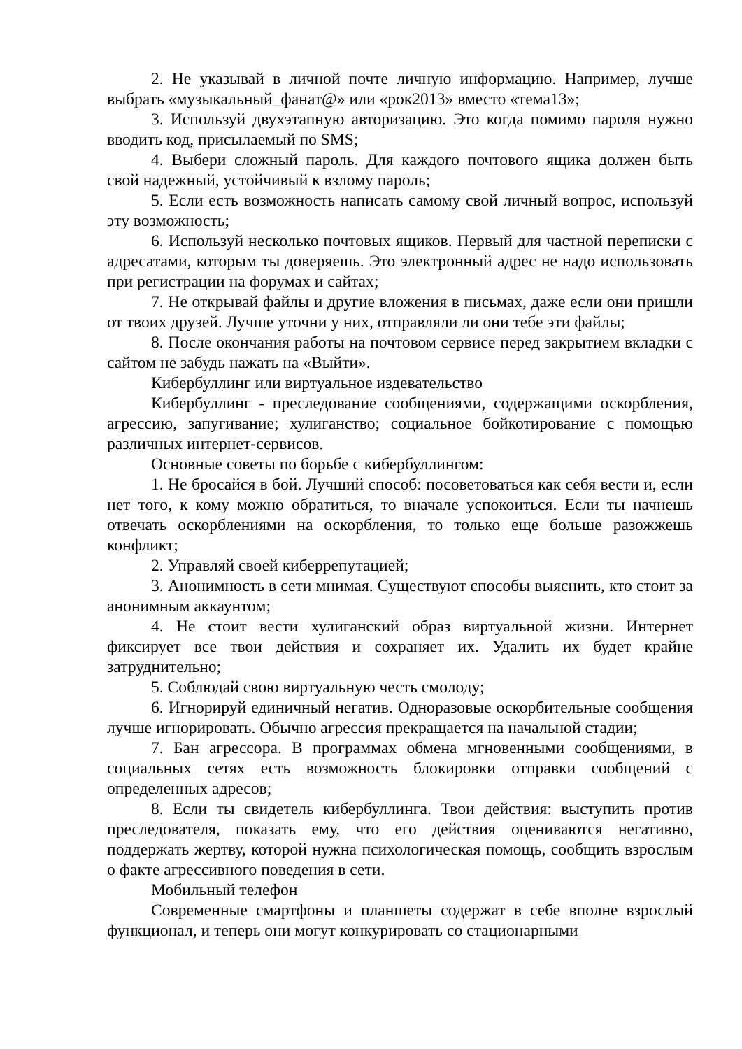2. Не указывай в личной почте личную информацию. Например, лучше выбрать «музыкальный_фанат@» или «рок2013» вместо «тема13»;
3. Используй двухэтапную авторизацию. Это когда помимо пароля нужно вводить код, присылаемый по SMS;
4. Выбери сложный пароль. Для каждого почтового ящика должен быть свой надежный, устойчивый к взлому пароль;
5. Если есть возможность написать самому свой личный вопрос, используй эту возможность;
6. Используй несколько почтовых ящиков. Первый для частной переписки с адресатами, которым ты доверяешь. Это электронный адрес не надо использовать при регистрации на форумах и сайтах;
7. Не открывай файлы и другие вложения в письмах, даже если они пришли от твоих друзей. Лучше уточни у них, отправляли ли они тебе эти файлы;
8. После окончания работы на почтовом сервисе перед закрытием вкладки с сайтом не забудь нажать на «Выйти».
Кибербуллинг или виртуальное издевательство
Кибербуллинг - преследование сообщениями, содержащими оскорбления, агрессию, запугивание; хулиганство; социальное бойкотирование с помощью различных интернет-сервисов.
Основные советы по борьбе с кибербуллингом:
1. Не бросайся в бой. Лучший способ: посоветоваться как себя вести и, если нет того, к кому можно обратиться, то вначале успокоиться. Если ты начнешь отвечать оскорблениями на оскорбления, то только еще больше разожжешь конфликт;
2. Управляй своей киберрепутацией;
3. Анонимность в сети мнимая. Существуют способы выяснить, кто стоит за анонимным аккаунтом;
4. Не стоит вести хулиганский образ виртуальной жизни. Интернет фиксирует все твои действия и сохраняет их. Удалить их будет крайне затруднительно;
5. Соблюдай свою виртуальную честь смолоду;
6. Игнорируй единичный негатив. Одноразовые оскорбительные сообщения лучше игнорировать. Обычно агрессия прекращается на начальной стадии;
7. Бан агрессора. В программах обмена мгновенными сообщениями, в социальных сетях есть возможность блокировки отправки сообщений с определенных адресов;
8. Если ты свидетель кибербуллинга. Твои действия: выступить против преследователя, показать ему, что его действия оцениваются негативно, поддержать жертву, которой нужна психологическая помощь, сообщить взрослым о факте агрессивного поведения в сети.
Мобильный телефон
Современные смартфоны и планшеты содержат в себе вполне взрослый функционал, и теперь они могут конкурировать со стационарными